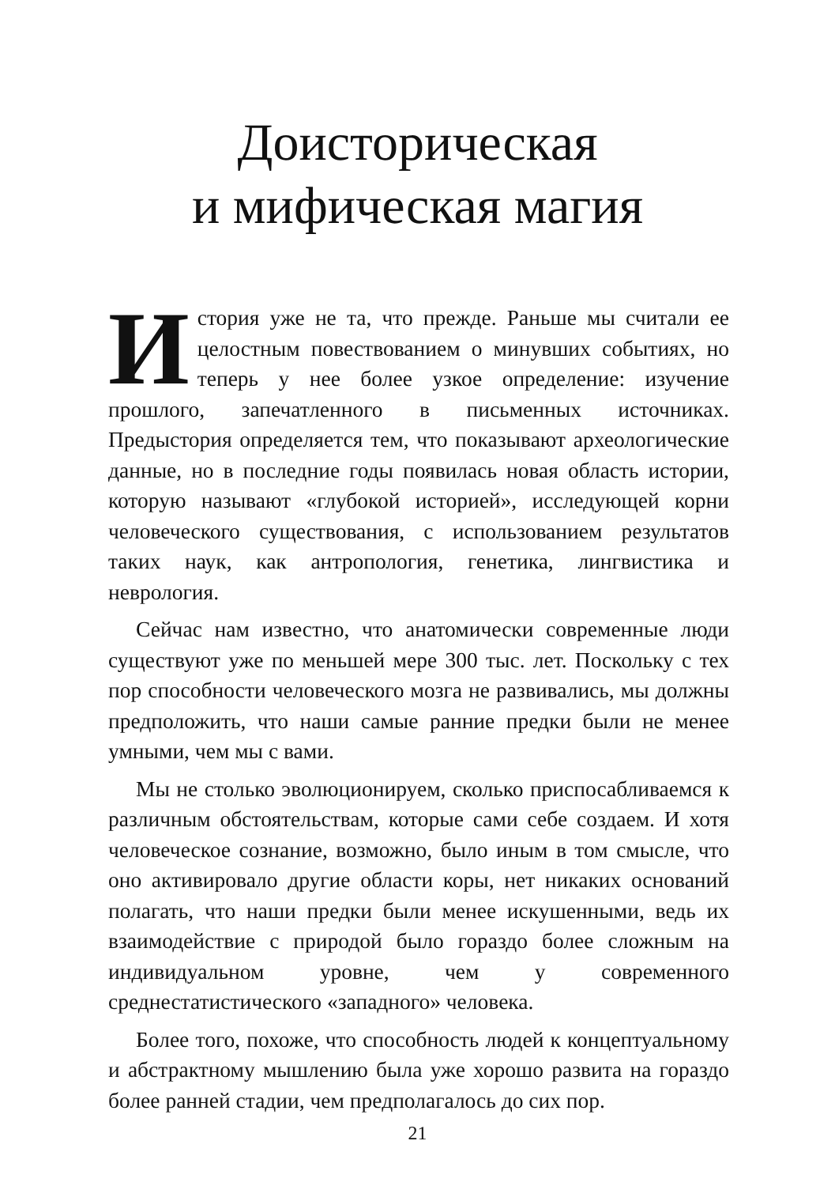Доисторическая
и мифическая магия
История уже не та, что прежде. Раньше мы считали ее целостным повествованием о минувших событиях, но теперь у нее более узкое определение: изучение прошлого, запечатленного в письменных источниках. Предыстория определяется тем, что показывают археологические данные, но в последние годы появилась новая область истории, которую называют «глубокой историей», исследующей корни человеческого существования, с использованием результатов таких наук, как антропология, генетика, лингвистика и неврология.
Сейчас нам известно, что анатомически современные люди существуют уже по меньшей мере 300 тыс. лет. Поскольку с тех пор способности человеческого мозга не развивались, мы должны предположить, что наши самые ранние предки были не менее умными, чем мы с вами.
Мы не столько эволюционируем, сколько приспосабливаемся к различным обстоятельствам, которые сами себе создаем. И хотя человеческое сознание, возможно, было иным в том смысле, что оно активировало другие области коры, нет никаких оснований полагать, что наши предки были менее искушенными, ведь их взаимодействие с природой было гораздо более сложным на индивидуальном уровне, чем у современного среднестатистического «западного» человека.
Более того, похоже, что способность людей к концептуальному и абстрактному мышлению была уже хорошо развита на гораздо более ранней стадии, чем предполагалось до сих пор.
21